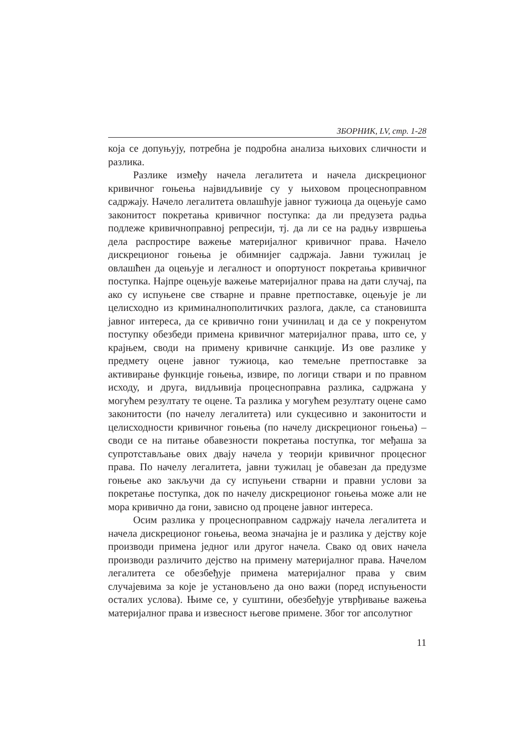ЗБОРНИК, LV, стр. 1-28
која се допуњују, потребна је подробна анализа њихових сличности и разлика.
Разлике између начела легалитета и начела дискреционог кривичног гоњења највидљивије су у њиховом процесноправном садржају. Начело легалитета овлашћује јавног тужиоца да оцењује само законитост покретања кривичног поступка: да ли предузета радња подлеже кривичноправној репресији, тј. да ли се на радњу извршења дела распростире важење материјалног кривичног права. Начело дискреционог гоњења је обимнијег садржаја. Јавни тужилац је овлашћен да оцењује и легалност и опортуност покретања кривичног поступка. Најпре оцењује важење материјалног права на дати случај, па ако су испуњене све стварне и правне претпоставке, оцењује је ли целисходно из криминалнополитичких разлога, дакле, са становишта јавног интереса, да се кривично гони учинилац и да се у покренутом поступку обезбеди примена кривичног материјалног права, што се, у крајњем, своди на примену кривичне санкције. Из ове разлике у предмету оцене јавног тужиоца, као темељне претпоставке за активирање функције гоњења, извире, по логици ствари и по правном исходу, и друга, видљивија процесноправна разлика, садржана у могућем резултату те оцене. Та разлика у могућем резултату оцене само законитости (по начелу легалитета) или сукцесивно и законитости и целисходности кривичног гоњења (по начелу дискреционог гоњења) – своди се на питање обавезности покретања поступка, тог међаша за супротстављање ових двају начела у теорији кривичног процесног права. По начелу легалитета, јавни тужилац је обавезан да предузме гоњење ако закључи да су испуњени стварни и правни услови за покретање поступка, док по начелу дискреционог гоњења може али не мора кривично да гони, зависно од процене јавног интереса.
Осим разлика у процесноправном садржају начела легалитета и начела дискреционог гоњења, веома значајна је и разлика у дејству које производи примена једног или другог начела. Свако од ових начела производи различито дејство на примену материјалног права. Начелом легалитета се обезбеђује примена материјалног права у свим случајевима за које је установљено да оно важи (поред испуњености осталих услова). Њиме се, у суштини, обезбеђује утврђивање важења материјалног права и извесност његове примене. Због тог апсолутног
11